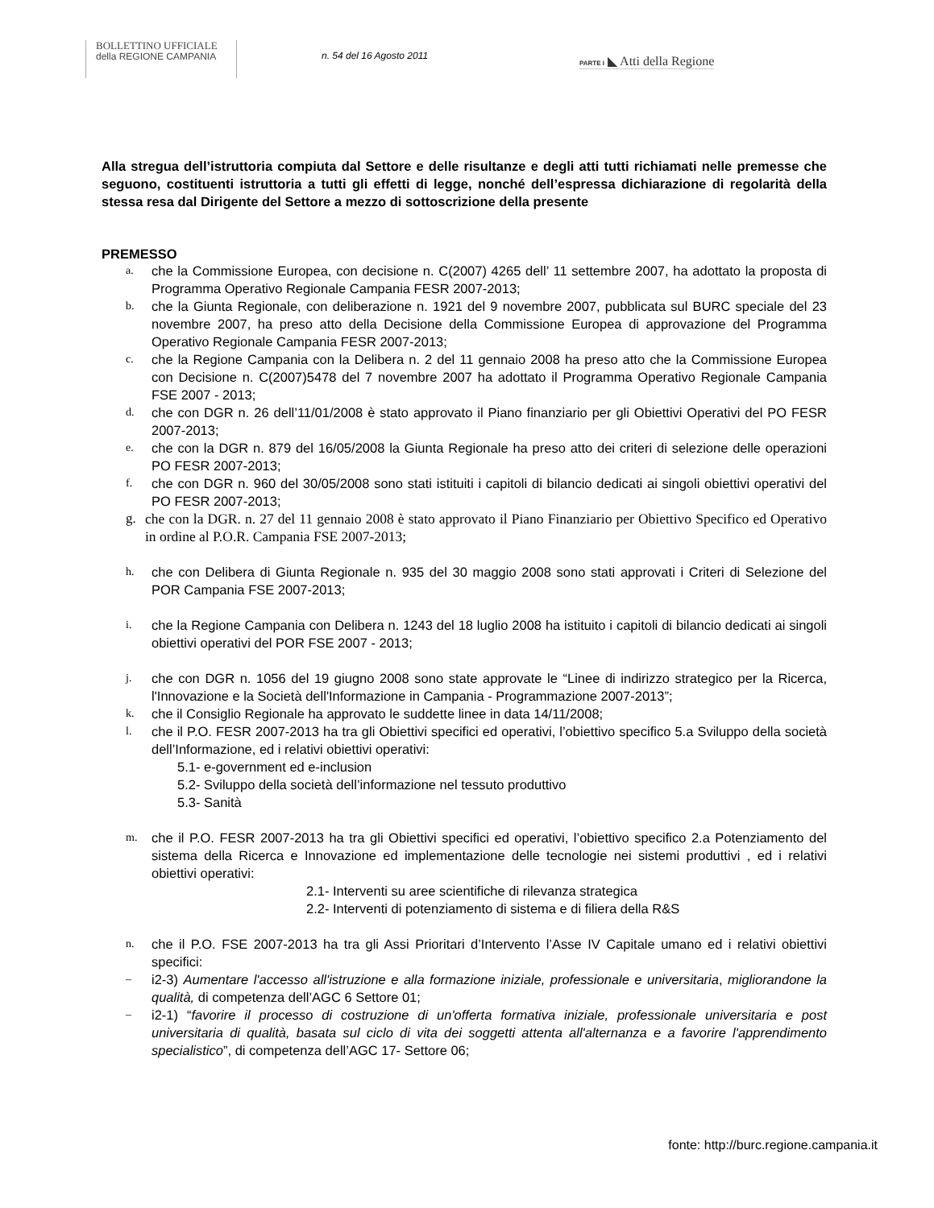BOLLETTINO UFFICIALE
della REGIONE CAMPANIA
n. 54 del 16 Agosto 2011
PARTE I ◣ Atti della Regione
Alla stregua dell’istruttoria compiuta dal Settore e delle risultanze e degli atti tutti richiamati nelle premesse che seguono, costituenti istruttoria a tutti gli effetti di legge, nonché dell’espressa dichiarazione di regolarità della stessa resa dal Dirigente del Settore a mezzo di sottoscrizione della presente
PREMESSO
a. che la Commissione Europea, con decisione n. C(2007) 4265 dell’ 11 settembre 2007, ha adottato la proposta di Programma Operativo Regionale Campania FESR 2007-2013;
b. che la Giunta Regionale, con deliberazione n. 1921 del 9 novembre 2007, pubblicata sul BURC speciale del 23 novembre 2007, ha preso atto della Decisione della Commissione Europea di approvazione del Programma Operativo Regionale Campania FESR 2007-2013;
c. che la Regione Campania con la Delibera n. 2 del 11 gennaio 2008 ha preso atto che la Commissione Europea con Decisione n. C(2007)5478 del 7 novembre 2007 ha adottato il Programma Operativo Regionale Campania FSE 2007 - 2013;
d. che con DGR n. 26 dell’11/01/2008 è stato approvato il Piano finanziario per gli Obiettivi Operativi del PO FESR 2007-2013;
e. che con la DGR n. 879 del 16/05/2008 la Giunta Regionale ha preso atto dei criteri di selezione delle operazioni PO FESR 2007-2013;
f. che con DGR n. 960 del 30/05/2008 sono stati istituiti i capitoli di bilancio dedicati ai singoli obiettivi operativi del PO FESR 2007-2013;
g. che con la DGR. n. 27 del 11 gennaio 2008 è stato approvato il Piano Finanziario per Obiettivo Specifico ed Operativo in ordine al P.O.R. Campania FSE 2007-2013;
h. che con Delibera di Giunta Regionale n. 935 del 30 maggio 2008 sono stati approvati i Criteri di Selezione del POR Campania FSE 2007-2013;
i. che la Regione Campania con Delibera n. 1243 del 18 luglio 2008 ha istituito i capitoli di bilancio dedicati ai singoli obiettivi operativi del POR FSE 2007 - 2013;
j. che con DGR n. 1056 del 19 giugno 2008 sono state approvate le “Linee di indirizzo strategico per la Ricerca, l'Innovazione e la Società dell'Informazione in Campania - Programmazione 2007-2013”;
k. che il Consiglio Regionale ha approvato le suddette linee in data 14/11/2008;
l. che il P.O. FESR 2007-2013 ha tra gli Obiettivi specifici ed operativi, l’obiettivo specifico 5.a Sviluppo della società dell’Informazione, ed i relativi obiettivi operativi:
5.1- e-government ed e-inclusion
5.2- Sviluppo della società dell’informazione nel tessuto produttivo
5.3- Sanità
m. che il P.O. FESR 2007-2013 ha tra gli Obiettivi specifici ed operativi, l’obiettivo specifico 2.a Potenziamento del sistema della Ricerca e Innovazione ed implementazione delle tecnologie nei sistemi produttivi , ed i relativi obiettivi operativi:
2.1- Interventi su aree scientifiche di rilevanza strategica
2.2- Interventi di potenziamento di sistema e di filiera della R&S
n. che il P.O. FSE 2007-2013 ha tra gli Assi Prioritari d’Intervento l’Asse IV Capitale umano ed i relativi obiettivi specifici:
– i2-3) Aumentare l'accesso all'istruzione e alla formazione iniziale, professionale e universitaria, migliorandone la qualità, di competenza dell’AGC 6 Settore 01;
– i2-1) “favorire il processo di costruzione di un'offerta formativa iniziale, professionale universitaria e post universitaria di qualità, basata sul ciclo di vita dei soggetti attenta all'alternanza e a favorire l'apprendimento specialistico”, di competenza dell’AGC 17- Settore 06;
fonte: http://burc.regione.campania.it